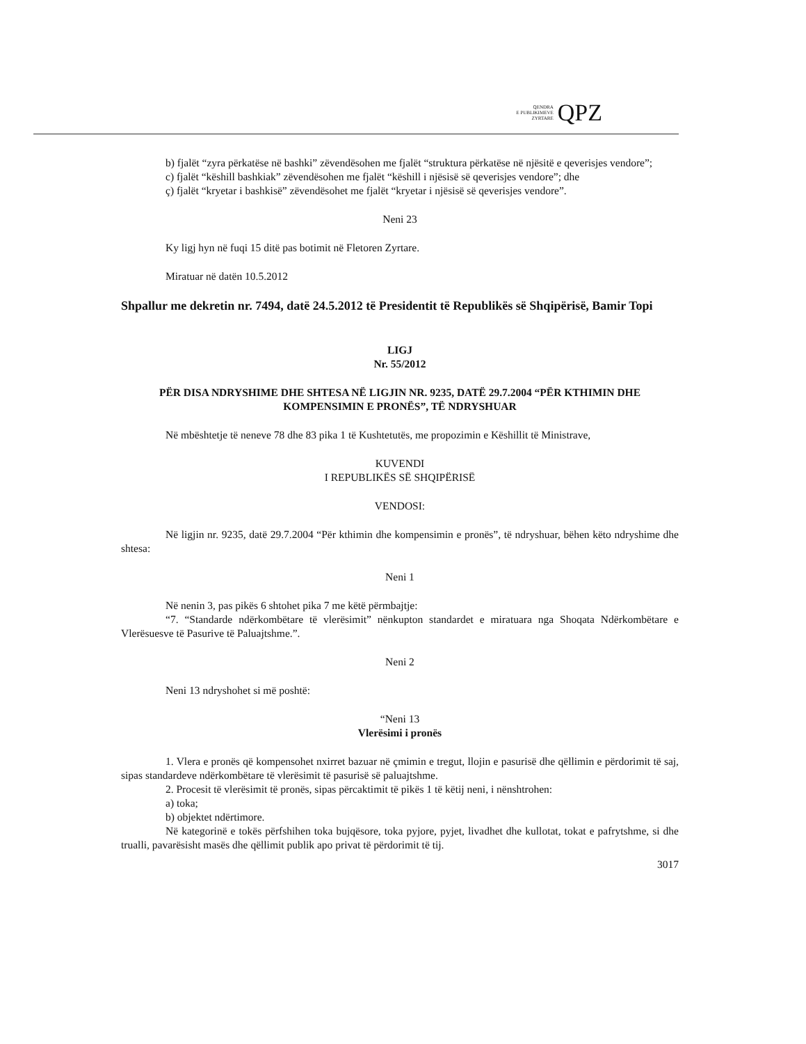QENDRA
E PUBLIKIMEVE
ZYRTARE
QPZ
b) fjalët “zyra përkatëse në bashki” zëvendësohen me fjalët “struktura përkatëse në njësitë e qeverisjes vendore”;
c) fjalët “këshill bashkiak” zëvendësohen me fjalët “këshill i njësisë së qeverisjes vendore”; dhe
ç) fjalët “kryetar i bashkisë” zëvendësohet me fjalët “kryetar i njësisë së qeverisjes vendore”.
Neni 23
Ky ligj hyn në fuqi 15 ditë pas botimit në Fletoren Zyrtare.
Miratuar në datën 10.5.2012
Shpallur me dekretin nr. 7494, datë 24.5.2012 të Presidentit të Republikës së Shqipërisë, Bamir Topi
LIGJ
Nr. 55/2012
PËR DISA NDRYSHIME DHE SHTESA NË LIGJIN NR. 9235, DATË 29.7.2004 “PËR KTHIMIN DHE KOMPENSIMIN E PRONËS”, TË NDRYSHUAR
Në mbështetje të neneve 78 dhe 83 pika 1 të Kushtetutës, me propozimin e Këshillit të Ministrave,
KUVENDI
I REPUBLIKËS SË SHQIPËRISË
VENDOSI:
Në ligjin nr. 9235, datë 29.7.2004 “Për kthimin dhe kompensimin e pronës”, të ndryshuar, bëhen këto ndryshime dhe shtesa:
Neni 1
Në nenin 3, pas pikës 6 shtohet pika 7 me këtë përmbajtje:
“7. “Standarde ndërkombëtare të vlerësimit” nënkupton standardet e miratuara nga Shoqata Ndërkombëtare e Vlerësuesve të Pasurive të Paluajtshme.”.
Neni 2
Neni 13 ndryshohet si më poshtë:
“Neni 13
Vlerësimi i pronës
1. Vlera e pronës që kompensohet nxirret bazuar në çmimin e tregut, llojin e pasurisë dhe qëllimin e përdorimit të saj, sipas standardeve ndërkombëtare të vlerësimit të pasurisë së paluajtshme.
2. Procesit të vlerësimit të pronës, sipas përcaktimit të pikës 1 të këtij neni, i nënshtrohen:
a) toka;
b) objektet ndërtimore.
Në kategorinë e tokës përfshihen toka bujqësore, toka pyjore, pyjet, livadhet dhe kullotat, tokat e pafrytshme, si dhe trualli, pavarësisht masës dhe qëllimit publik apo privat të përdorimit të tij.
3017